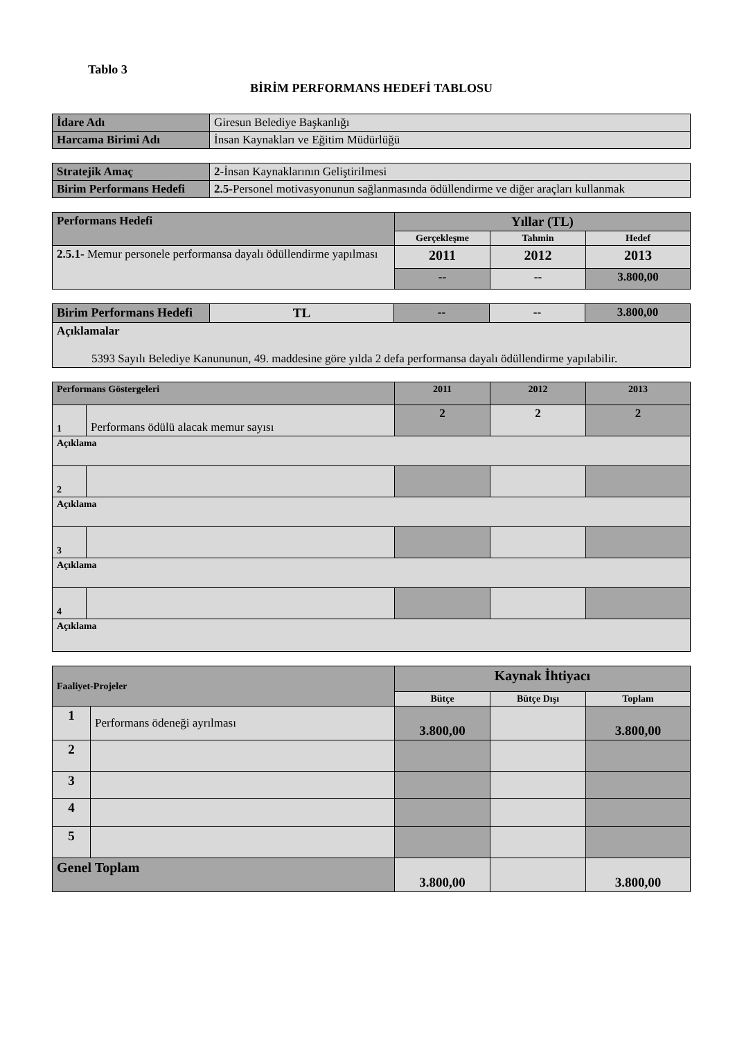Tablo 3
BİRİM PERFORMANS HEDEFİ TABLOSU
| İdare Adı | Giresun Belediye Başkanlığı |
| Harcama Birimi Adı | İnsan Kaynakları ve Eğitim Müdürlüğü |
| Stratejik Amaç | 2- İnsan Kaynaklarının Geliştirilmesi |
| Birim Performans Hedefi | 2.5- Personel motivasyonunun sağlanmasında ödüllendirme ve diğer araçları kullanmak |
| Performans Hedefi | Yıllar (TL) | | |
| | Gerçekleşme | Tahmin | Hedef |
| 2.5.1- Memur personele performansa dayalı ödüllendirme yapılması | 2011 | 2012 | 2013 |
| | -- | -- | 3.800,00 |
| Birim Performans Hedefi | TL | -- | -- | 3.800,00 |
| Açıklamalar 5393 Sayılı Belediye Kanununun, 49. maddesine göre yılda 2 defa performansa dayalı ödüllendirme yapılabilir. | | | | |
| Performans Göstergeleri | | 2011 | 2012 | 2013 |
| 1 | Performans ödülü alacak memur sayısı | 2 | 2 | 2 |
| Açıklama | | | | |
| 2 | | | | |
| Açıklama | | | | |
| 3 | | | | |
| Açıklama | | | | |
| 4 | | | | |
| Açıklama | | | | |
| Faaliyet-Projeler | | Kaynak İhtiyacı | | |
| | | Bütçe | Bütçe Dışı | Toplam |
| 1 | Performans ödeneği ayrılması | 3.800,00 | | 3.800,00 |
| 2 | | | | |
| 3 | | | | |
| 4 | | | | |
| 5 | | | | |
| Genel Toplam | | 3.800,00 | | 3.800,00 |